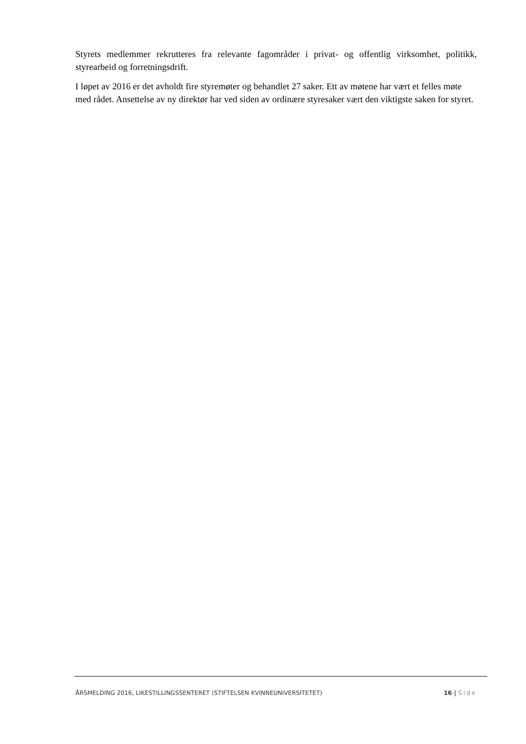Styrets medlemmer rekrutteres fra relevante fagområder i privat- og offentlig virksomhet, politikk, styrearbeid og forretningsdrift.
I løpet av 2016 er det avholdt fire styremøter og behandlet 27 saker. Ett av møtene har vært et felles møte med rådet. Ansettelse av ny direktør har ved siden av ordinære styresaker vært den viktigste saken for styret.
ÅRSMELDING 2016, LIKESTILLINGSSENTERET (STIFTELSEN KVINNEUNIVERSITETET) 16 | Side